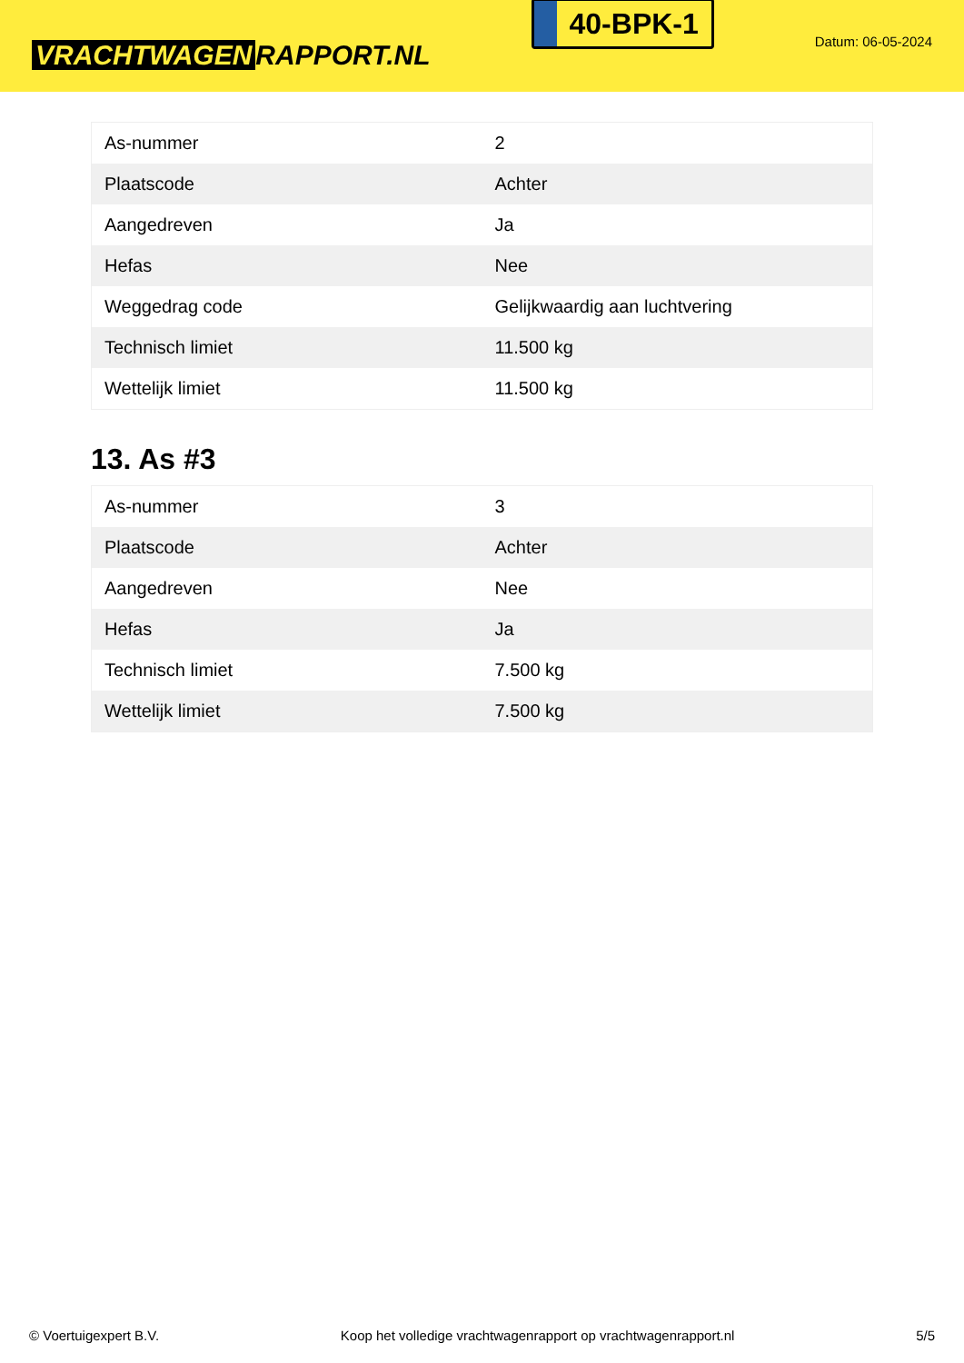VRACHTWAGEN RAPPORT.NL
40-BPK-1
Datum: 06-05-2024
| As-nummer | 2 |
| Plaatscode | Achter |
| Aangedreven | Ja |
| Hefas | Nee |
| Weggedrag code | Gelijkwaardig aan luchtvering |
| Technisch limiet | 11.500 kg |
| Wettelijk limiet | 11.500 kg |
13. As #3
| As-nummer | 3 |
| Plaatscode | Achter |
| Aangedreven | Nee |
| Hefas | Ja |
| Technisch limiet | 7.500 kg |
| Wettelijk limiet | 7.500 kg |
© Voertuigexpert B.V. Koop het volledige vrachtwagenrapport op vrachtwagenrapport.nl 5/5